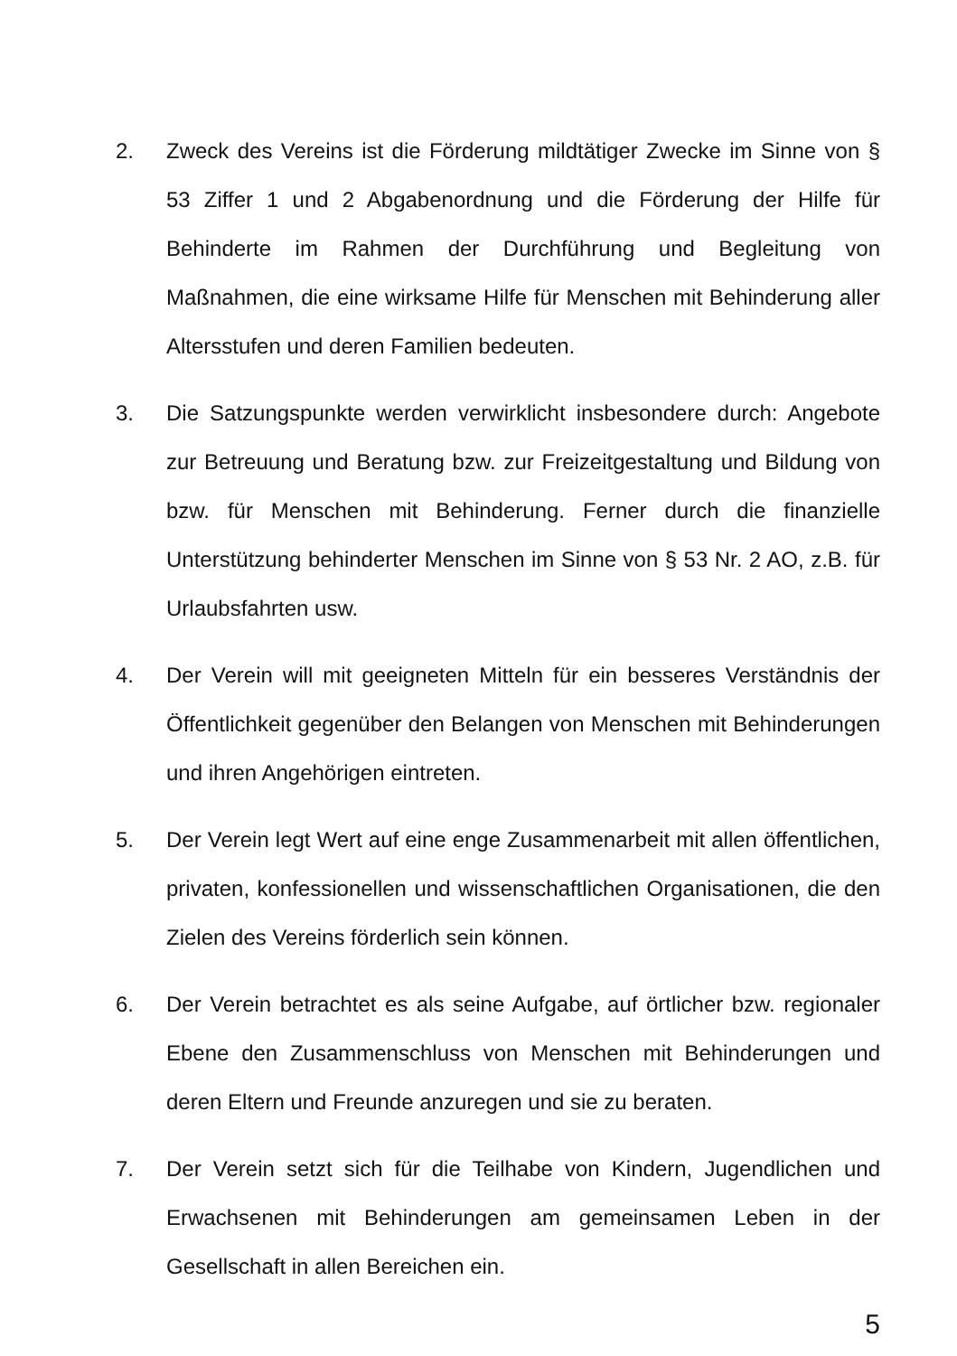2. Zweck des Vereins ist die Förderung mildtätiger Zwecke im Sinne von § 53 Ziffer 1 und 2 Abgabenordnung und die Förderung der Hilfe für Behinderte im Rahmen der Durchführung und Begleitung von Maßnahmen, die eine wirksame Hilfe für Menschen mit Behinderung aller Altersstufen und deren Familien bedeuten.
3. Die Satzungspunkte werden verwirklicht insbesondere durch: Angebote zur Betreuung und Beratung bzw. zur Freizeitgestaltung und Bildung von bzw. für Menschen mit Behinderung. Ferner durch die finanzielle Unterstützung behinderter Menschen im Sinne von § 53 Nr. 2 AO, z.B. für Urlaubsfahrten usw.
4. Der Verein will mit geeigneten Mitteln für ein besseres Verständnis der Öffentlichkeit gegenüber den Belangen von Menschen mit Behinderungen und ihren Angehörigen eintreten.
5. Der Verein legt Wert auf eine enge Zusammenarbeit mit allen öffentlichen, privaten, konfessionellen und wissenschaftlichen Organisationen, die den Zielen des Vereins förderlich sein können.
6. Der Verein betrachtet es als seine Aufgabe, auf örtlicher bzw. regionaler Ebene den Zusammenschluss von Menschen mit Behinderungen und deren Eltern und Freunde anzuregen und sie zu beraten.
7. Der Verein setzt sich für die Teilhabe von Kindern, Jugendlichen und Erwachsenen mit Behinderungen am gemeinsamen Leben in der Gesellschaft in allen Bereichen ein.
5